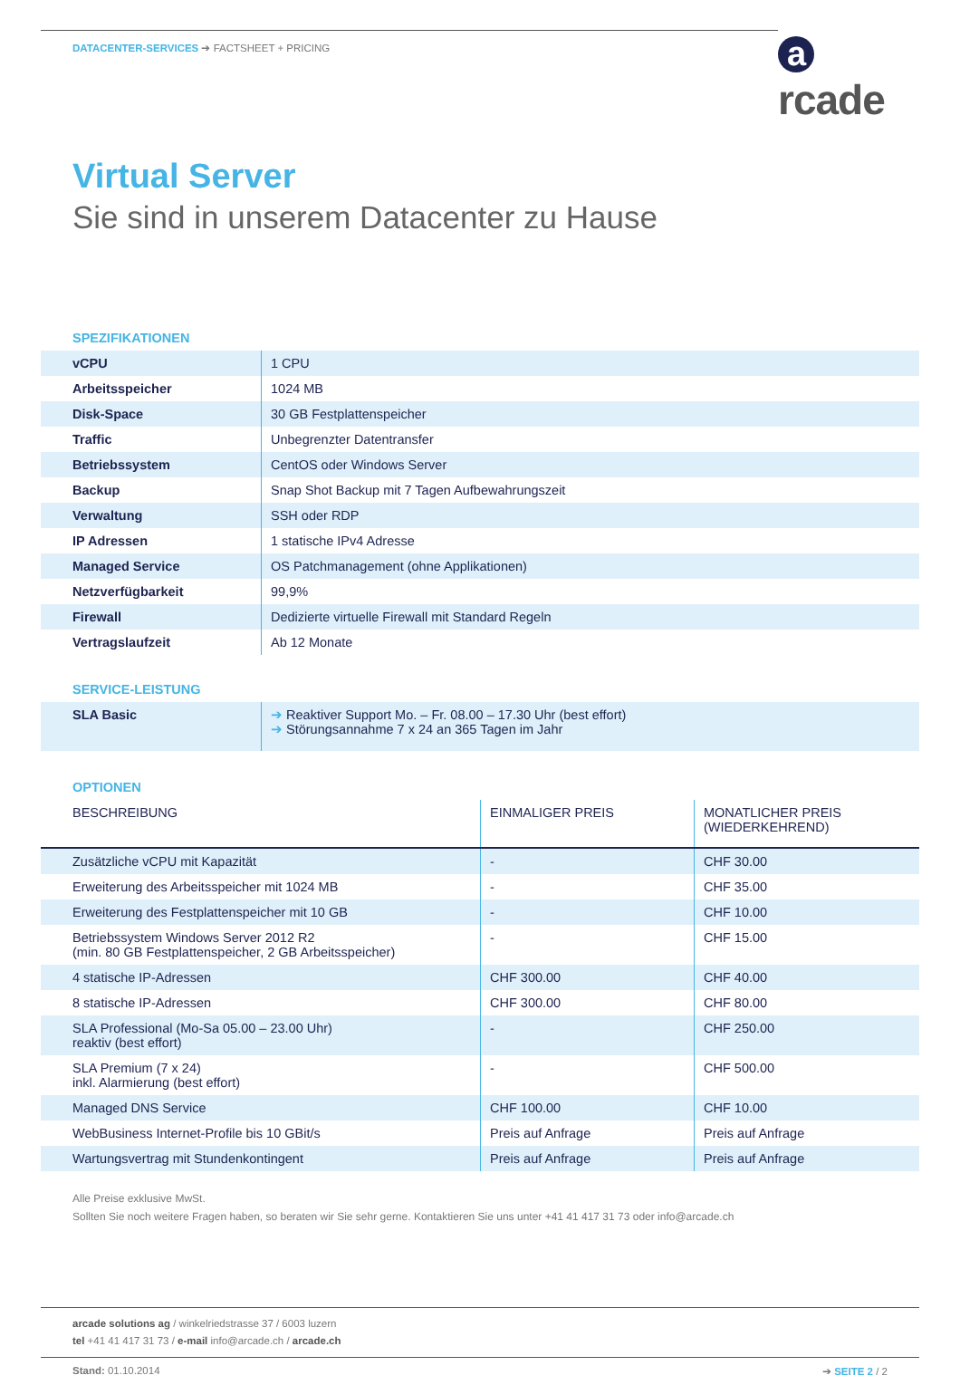DATACENTER-SERVICES ➔ FACTSHEET + PRICING
arcade
Virtual Server
Sie sind in unserem Datacenter zu Hause
SPEZIFIKATIONEN
| vCPU | 1 CPU |
| Arbeitsspeicher | 1024 MB |
| Disk-Space | 30 GB Festplattenspeicher |
| Traffic | Unbegrenzter Datentransfer |
| Betriebssystem | CentOS oder Windows Server |
| Backup | Snap Shot Backup mit 7 Tagen Aufbewahrungszeit |
| Verwaltung | SSH oder RDP |
| IP Adressen | 1 statische IPv4 Adresse |
| Managed Service | OS Patchmanagement (ohne Applikationen) |
| Netzverfügbarkeit | 99,9% |
| Firewall | Dedizierte virtuelle Firewall mit Standard Regeln |
| Vertragslaufzeit | Ab 12 Monate |
SERVICE-LEISTUNG
| SLA Basic | ➔ Reaktiver Support Mo. – Fr. 08.00 – 17.30 Uhr (best effort) ➔ Störungsannahme 7 x 24 an 365 Tagen im Jahr |
OPTIONEN
| BESCHREIBUNG | EINMALIGER PREIS | MONATLICHER PREIS (WIEDERKEHREND) |
| --- | --- | --- |
| Zusätzliche vCPU mit Kapazität | - | CHF 30.00 |
| Erweiterung des Arbeitsspeicher mit 1024 MB | - | CHF 35.00 |
| Erweiterung des Festplattenspeicher mit 10 GB | - | CHF 10.00 |
| Betriebssystem Windows Server 2012 R2 (min. 80 GB Festplattenspeicher, 2 GB Arbeitsspeicher) | - | CHF 15.00 |
| 4 statische IP-Adressen | CHF 300.00 | CHF 40.00 |
| 8 statische IP-Adressen | CHF 300.00 | CHF 80.00 |
| SLA Professional (Mo-Sa 05.00 – 23.00 Uhr) reaktiv (best effort) | - | CHF 250.00 |
| SLA Premium (7 x 24) inkl. Alarmierung (best effort) | - | CHF 500.00 |
| Managed DNS Service | CHF 100.00 | CHF 10.00 |
| WebBusiness Internet-Profile bis 10 GBit/s | Preis auf Anfrage | Preis auf Anfrage |
| Wartungsvertrag mit Stundenkontingent | Preis auf Anfrage | Preis auf Anfrage |
Alle Preise exklusive MwSt.
Sollten Sie noch weitere Fragen haben, so beraten wir Sie sehr gerne. Kontaktieren Sie uns unter +41 41 417 31 73 oder info@arcade.ch
arcade solutions ag / winkelriedstrasse 37 / 6003 luzern
tel +41 41 417 31 73 / e-mail info@arcade.ch / arcade.ch
Stand: 01.10.2014 ➔ SEITE 2 / 2